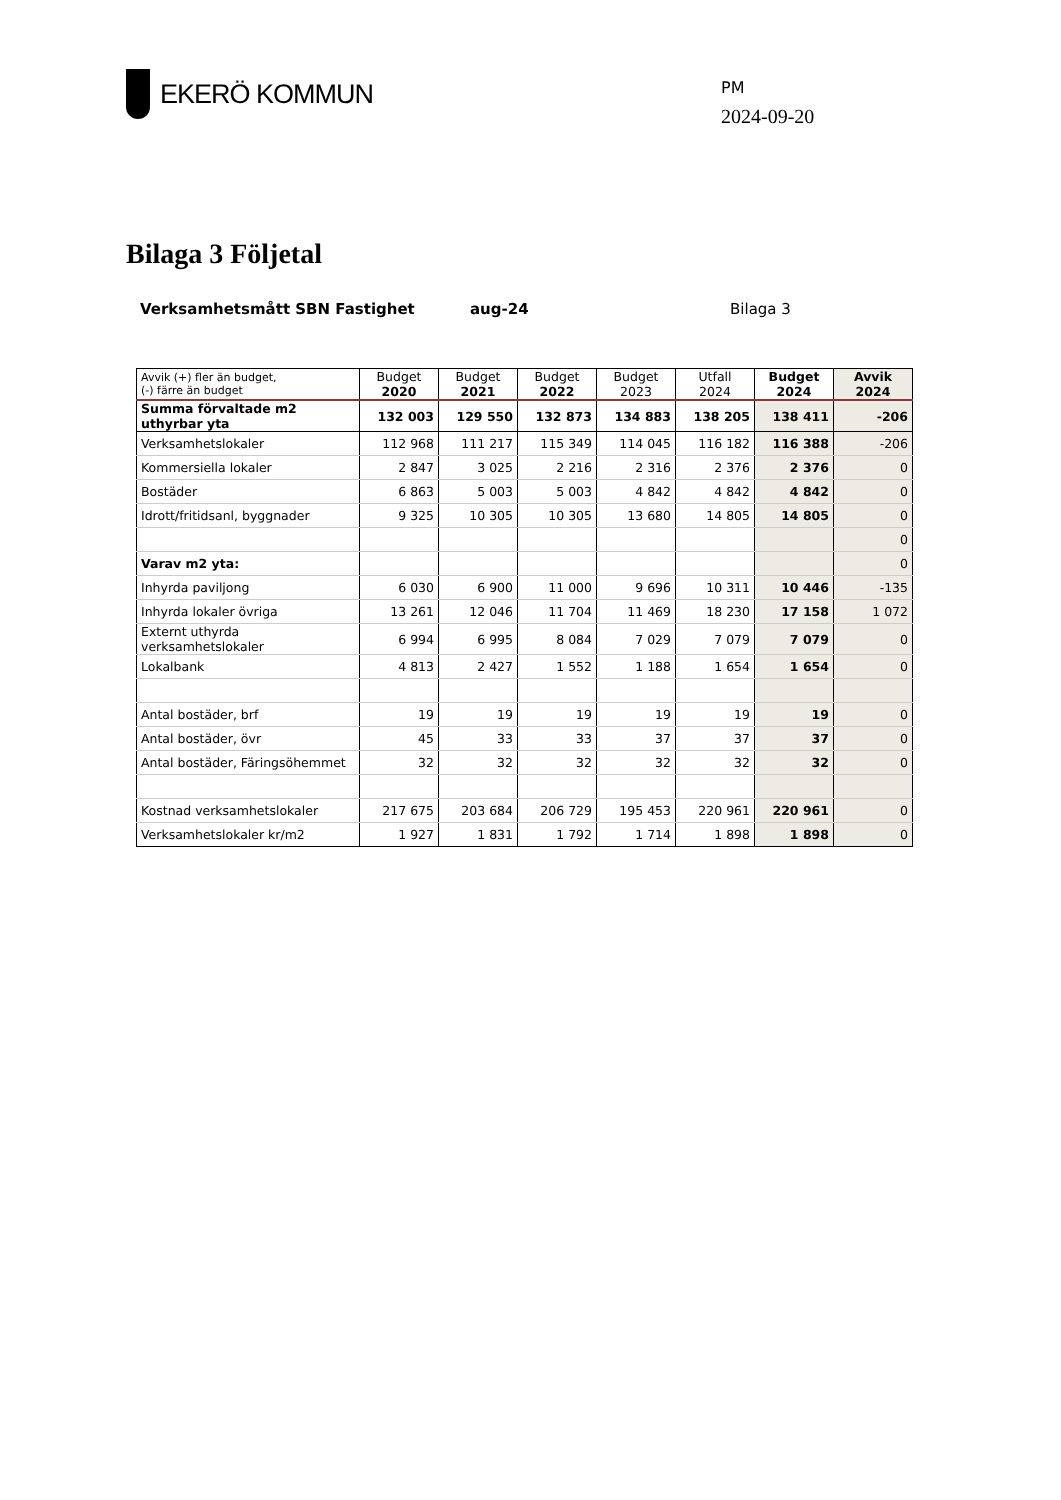EKERÖ KOMMUN
PM
2024-09-20
Bilaga 3 Följetal
Verksamhetsmått SBN Fastighet aug-24 Bilaga 3
| Avvik (+) fler än budget, (-) färre än budget | Budget 2020 | Budget 2021 | Budget 2022 | Budget 2023 | Utfall 2024 | Budget 2024 | Avvik 2024 |
| --- | --- | --- | --- | --- | --- | --- | --- |
| Summa förvaltade m2 uthyrbar yta | 132 003 | 129 550 | 132 873 | 134 883 | 138 205 | 138 411 | -206 |
| Verksamhetslokaler | 112 968 | 111 217 | 115 349 | 114 045 | 116 182 | 116 388 | -206 |
| Kommersiella lokaler | 2 847 | 3 025 | 2 216 | 2 316 | 2 376 | 2 376 | 0 |
| Bostäder | 6 863 | 5 003 | 5 003 | 4 842 | 4 842 | 4 842 | 0 |
| Idrott/fritidsanl, byggnader | 9 325 | 10 305 | 10 305 | 13 680 | 14 805 | 14 805 | 0 |
| | | | | | | | 0 |
| Varav m2 yta: | | | | | | | 0 |
| Inhyrda paviljong | 6 030 | 6 900 | 11 000 | 9 696 | 10 311 | 10 446 | -135 |
| Inhyrda lokaler övriga | 13 261 | 12 046 | 11 704 | 11 469 | 18 230 | 17 158 | 1 072 |
| Externt uthyrda verksamhetslokaler | 6 994 | 6 995 | 8 084 | 7 029 | 7 079 | 7 079 | 0 |
| Lokalbank | 4 813 | 2 427 | 1 552 | 1 188 | 1 654 | 1 654 | 0 |
| Antal bostäder, brf | 19 | 19 | 19 | 19 | 19 | 19 | 0 |
| Antal bostäder, övr | 45 | 33 | 33 | 37 | 37 | 37 | 0 |
| Antal bostäder, Färingsöhemmet | 32 | 32 | 32 | 32 | 32 | 32 | 0 |
| Kostnad verksamhetslokaler | 217 675 | 203 684 | 206 729 | 195 453 | 220 961 | 220 961 | 0 |
| Verksamhetslokaler kr/m2 | 1 927 | 1 831 | 1 792 | 1 714 | 1 898 | 1 898 | 0 |